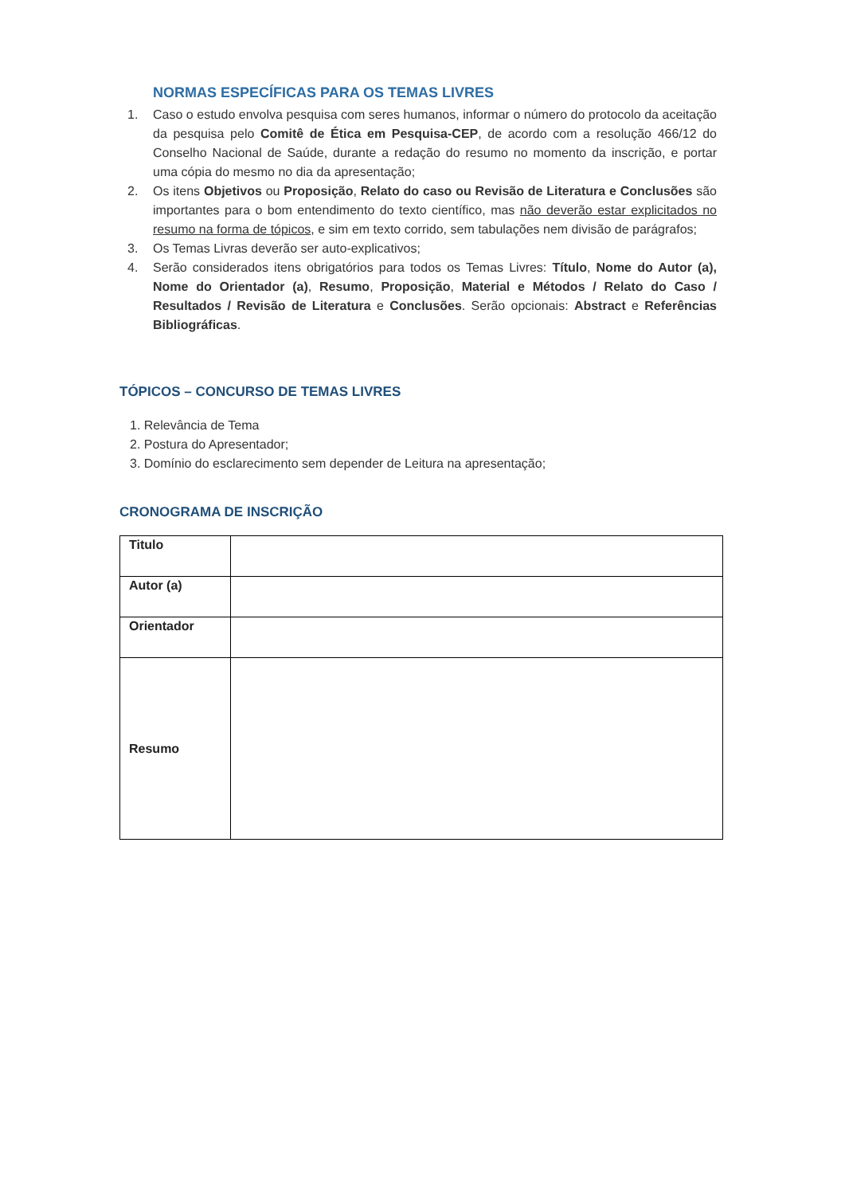NORMAS ESPECÍFICAS PARA OS TEMAS LIVRES
1. Caso o estudo envolva pesquisa com seres humanos, informar o número do protocolo da aceitação da pesquisa pelo Comitê de Ética em Pesquisa-CEP, de acordo com a resolução 466/12 do Conselho Nacional de Saúde, durante a redação do resumo no momento da inscrição, e portar uma cópia do mesmo no dia da apresentação;
2. Os itens Objetivos ou Proposição, Relato do caso ou Revisão de Literatura e Conclusões são importantes para o bom entendimento do texto científico, mas não deverão estar explicitados no resumo na forma de tópicos, e sim em texto corrido, sem tabulações nem divisão de parágrafos;
3. Os Temas Livras deverão ser auto-explicativos;
4. Serão considerados itens obrigatórios para todos os Temas Livres: Título, Nome do Autor (a), Nome do Orientador (a), Resumo, Proposição, Material e Métodos / Relato do Caso / Resultados / Revisão de Literatura e Conclusões. Serão opcionais: Abstract e Referências Bibliográficas.
TÓPICOS – CONCURSO DE TEMAS LIVRES
1. Relevância de Tema
2. Postura do Apresentador;
3. Domínio do esclarecimento sem depender de Leitura na apresentação;
CRONOGRAMA DE INSCRIÇÃO
| Titulo | |
| Autor (a) | |
| Orientador | |
| Resumo | |